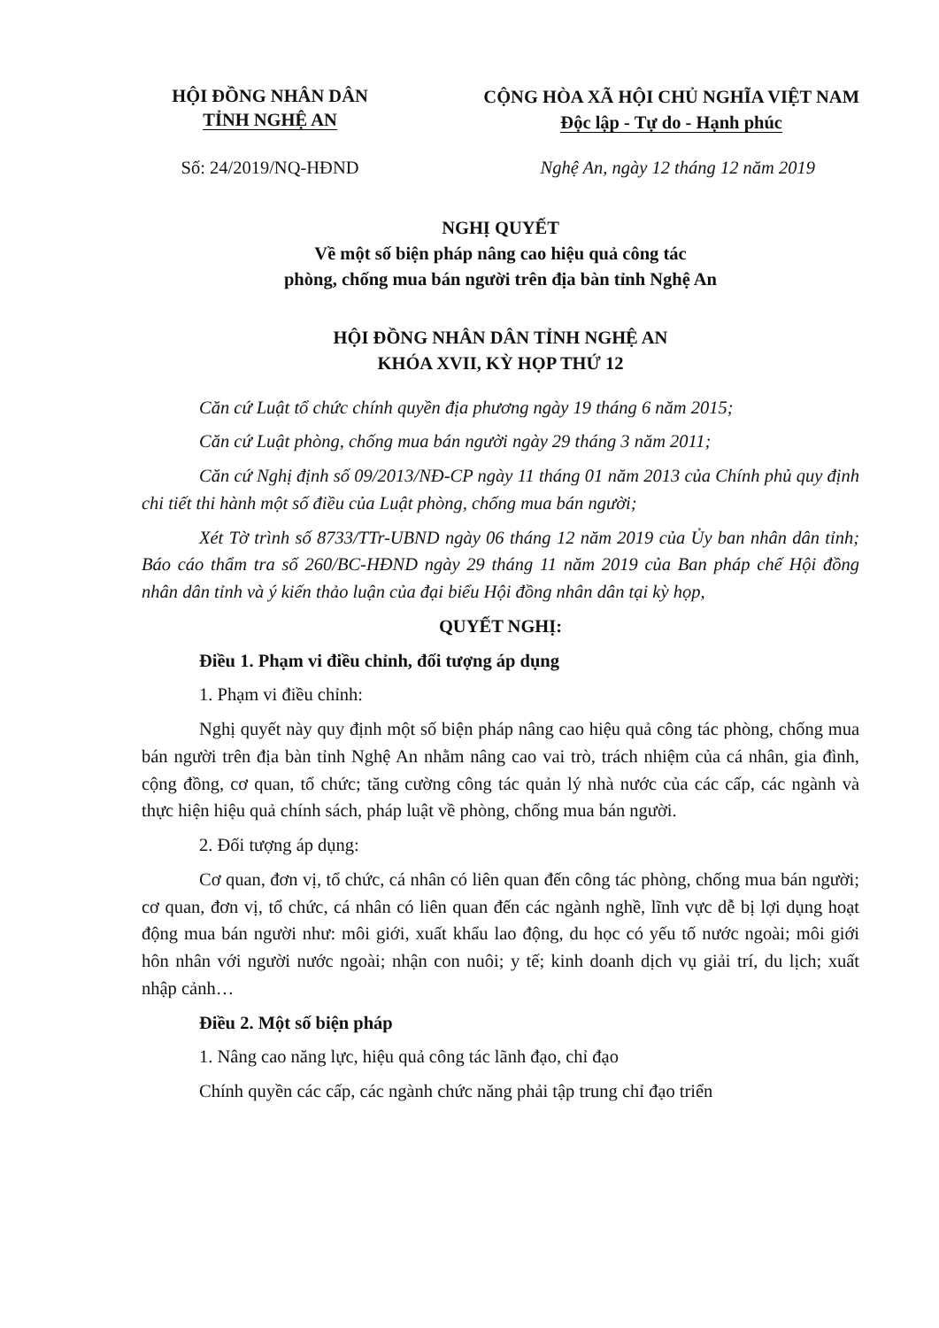HỘI ĐỒNG NHÂN DÂN
TỈNH NGHỆ AN
CỘNG HÒA XÃ HỘI CHỦ NGHĨA VIỆT NAM
Độc lập - Tự do - Hạnh phúc
Số: 24/2019/NQ-HĐND Nghệ An, ngày 12 tháng 12 năm 2019
NGHỊ QUYẾT
Về một số biện pháp nâng cao hiệu quả công tác
phòng, chống mua bán người trên địa bàn tỉnh Nghệ An
HỘI ĐỒNG NHÂN DÂN TỈNH NGHỆ AN
KHÓA XVII, KỲ HỌP THỨ 12
Căn cứ Luật tổ chức chính quyền địa phương ngày 19 tháng 6 năm 2015;
Căn cứ Luật phòng, chống mua bán người ngày 29 tháng 3 năm 2011;
Căn cứ Nghị định số 09/2013/NĐ-CP ngày 11 tháng 01 năm 2013 của Chính phủ quy định chi tiết thi hành một số điều của Luật phòng, chống mua bán người;
Xét Tờ trình số 8733/TTr-UBND ngày 06 tháng 12 năm 2019 của Ủy ban nhân dân tỉnh; Báo cáo thẩm tra số 260/BC-HĐND ngày 29 tháng 11 năm 2019 của Ban pháp chế Hội đồng nhân dân tỉnh và ý kiến thảo luận của đại biểu Hội đồng nhân dân tại kỳ họp,
QUYẾT NGHỊ:
Điều 1. Phạm vi điều chỉnh, đối tượng áp dụng
1. Phạm vi điều chỉnh:
Nghị quyết này quy định một số biện pháp nâng cao hiệu quả công tác phòng, chống mua bán người trên địa bàn tỉnh Nghệ An nhằm nâng cao vai trò, trách nhiệm của cá nhân, gia đình, cộng đồng, cơ quan, tổ chức; tăng cường công tác quản lý nhà nước của các cấp, các ngành và thực hiện hiệu quả chính sách, pháp luật về phòng, chống mua bán người.
2. Đối tượng áp dụng:
Cơ quan, đơn vị, tổ chức, cá nhân có liên quan đến công tác phòng, chống mua bán người; cơ quan, đơn vị, tổ chức, cá nhân có liên quan đến các ngành nghề, lĩnh vực dễ bị lợi dụng hoạt động mua bán người như: môi giới, xuất khẩu lao động, du học có yếu tố nước ngoài; môi giới hôn nhân với người nước ngoài; nhận con nuôi; y tế; kinh doanh dịch vụ giải trí, du lịch; xuất nhập cảnh…
Điều 2. Một số biện pháp
1. Nâng cao năng lực, hiệu quả công tác lãnh đạo, chỉ đạo
Chính quyền các cấp, các ngành chức năng phải tập trung chỉ đạo triển